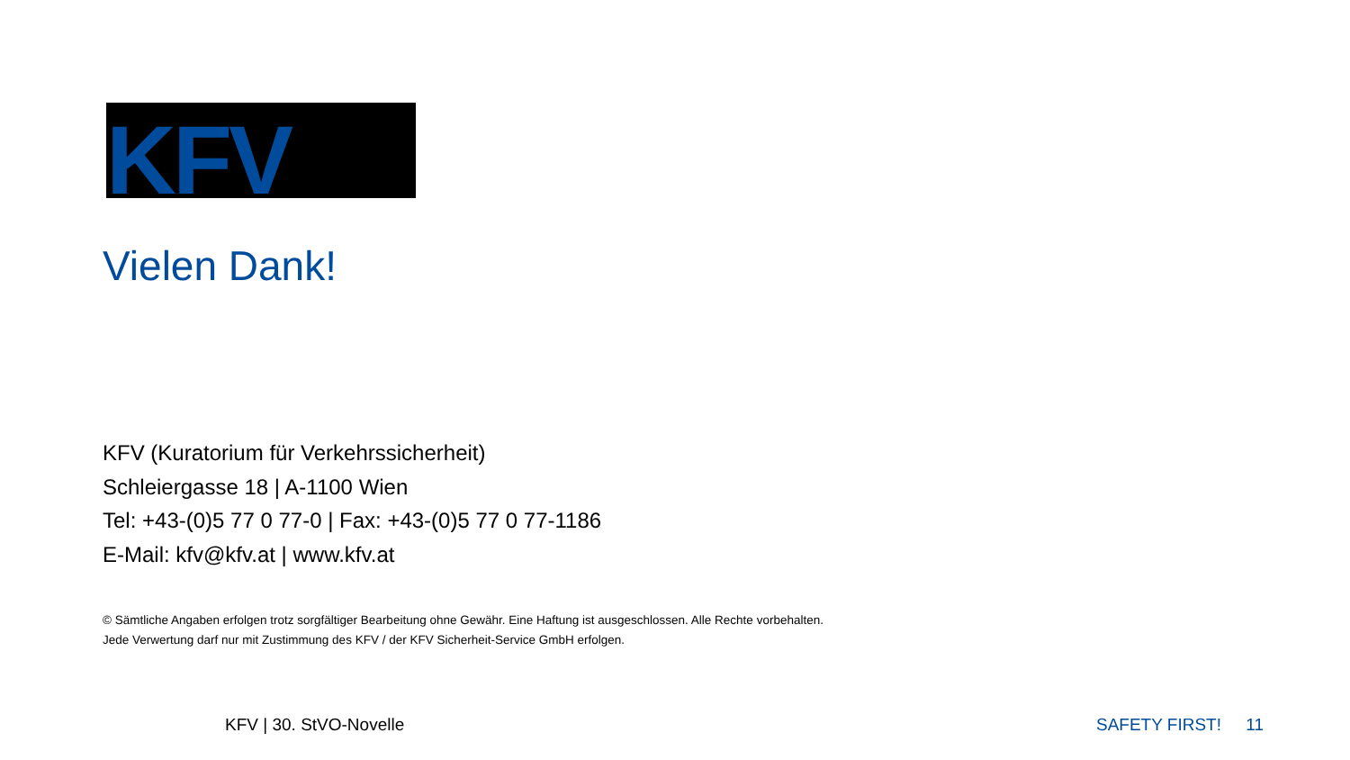KFV
Vielen Dank!
KFV (Kuratorium für Verkehrssicherheit)
Schleiergasse 18 | A-1100 Wien
Tel: +43-(0)5 77 0 77-0 | Fax: +43-(0)5 77 0 77-1186
E-Mail: kfv@kfv.at | www.kfv.at
© Sämtliche Angaben erfolgen trotz sorgfältiger Bearbeitung ohne Gewähr. Eine Haftung ist ausgeschlossen. Alle Rechte vorbehalten.
Jede Verwertung darf nur mit Zustimmung des KFV / der KFV Sicherheit-Service GmbH erfolgen.
KFV | 30. StVO-Novelle SAFETY FIRST! 11